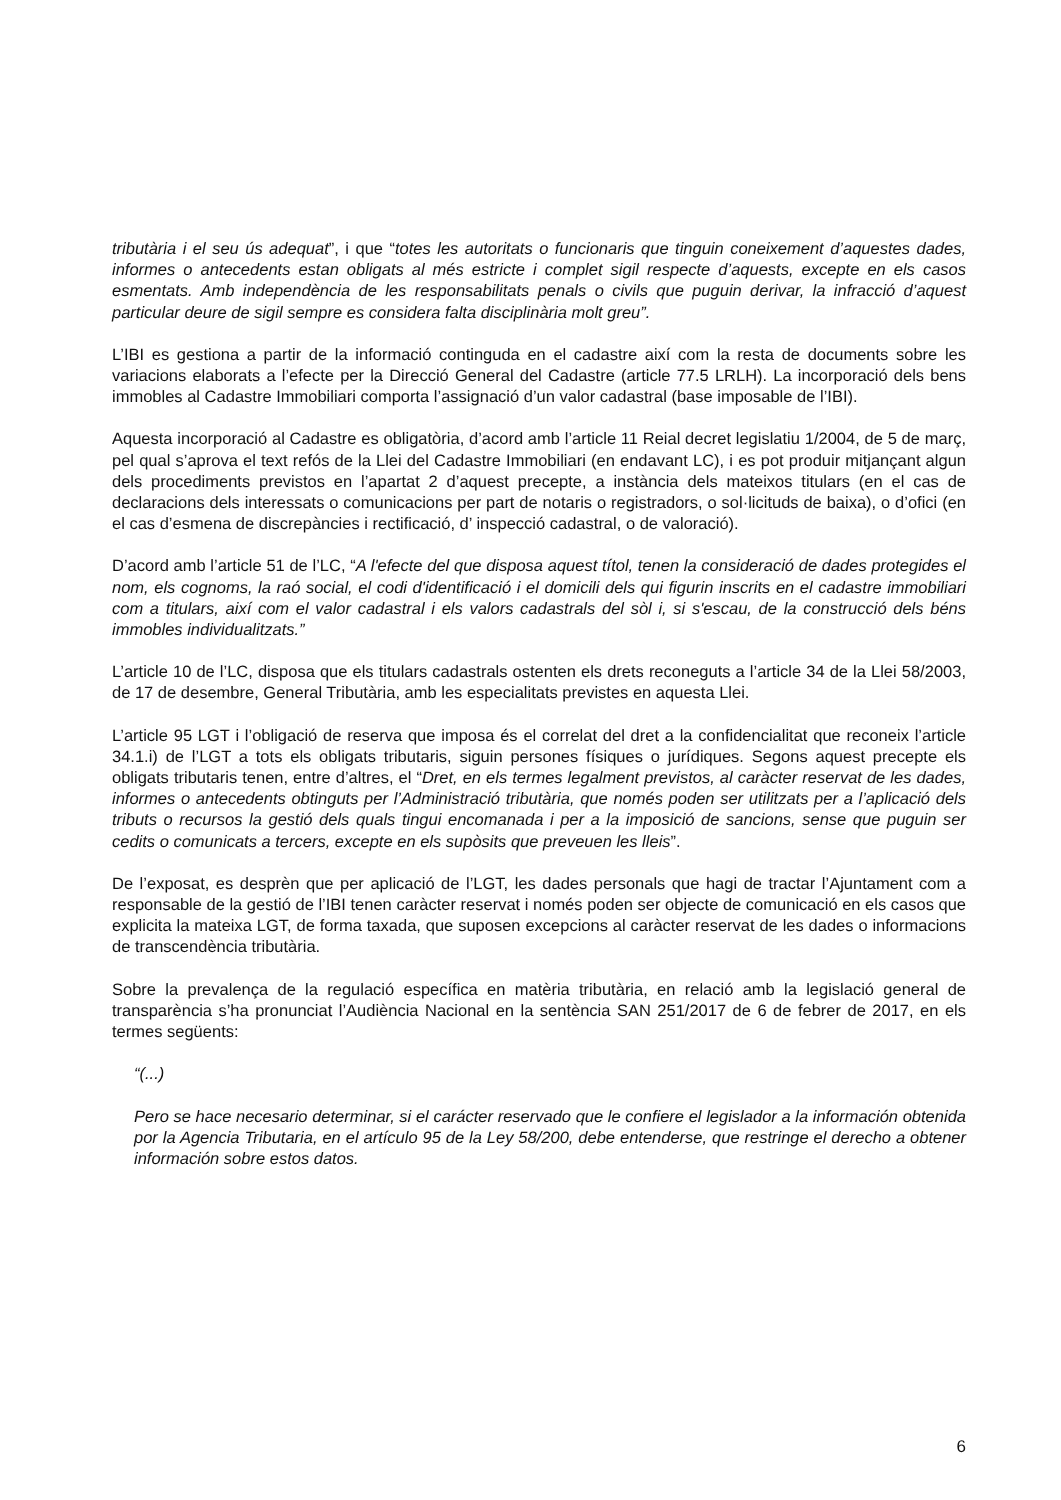tributària i el seu ús adequat”, i que “totes les autoritats o funcionaris que tinguin coneixement d’aquestes dades, informes o antecedents estan obligats al més estricte i complet sigil respecte d’aquests, excepte en els casos esmentats. Amb independència de les responsabilitats penals o civils que puguin derivar, la infracció d’aquest particular deure de sigil sempre es considera falta disciplinària molt greu”.
L’IBI es gestiona a partir de la informació continguda en el cadastre així com la resta de documents sobre les variacions elaborats a l’efecte per la Direcció General del Cadastre (article 77.5 LRLH). La incorporació dels bens immobles al Cadastre Immobiliari comporta l’assignació d’un valor cadastral (base imposable de l’IBI).
Aquesta incorporació al Cadastre es obligatòria, d’acord amb l’article 11 Reial decret legislatiu 1/2004, de 5 de març, pel qual s’aprova el text refós de la Llei del Cadastre Immobiliari (en endavant LC), i es pot produir mitjançant algun dels procediments previstos en l’apartat 2 d’aquest precepte, a instància dels mateixos titulars (en el cas de declaracions dels interessats o comunicacions per part de notaris o registradors, o sol·licituds de baixa), o d’ofici (en el cas d’esmena de discrepàncies i rectificació, d’ inspecció cadastral, o de valoració).
D’acord amb l’article 51 de l’LC, “A l'efecte del que disposa aquest títol, tenen la consideració de dades protegides el nom, els cognoms, la raó social, el codi d'identificació i el domicili dels qui figurin inscrits en el cadastre immobiliari com a titulars, així com el valor cadastral i els valors cadastrals del sòl i, si s'escau, de la construcció dels béns immobles individualitzats.”
L’article 10 de l’LC, disposa que els titulars cadastrals ostenten els drets reconeguts a l’article 34 de la Llei 58/2003, de 17 de desembre, General Tributària, amb les especialitats previstes en aquesta Llei.
L’article 95 LGT i l’obligació de reserva que imposa és el correlat del dret a la confidencialitat que reconeix l’article 34.1.i) de l’LGT a tots els obligats tributaris, siguin persones físiques o jurídiques. Segons aquest precepte els obligats tributaris tenen, entre d’altres, el “Dret, en els termes legalment previstos, al caràcter reservat de les dades, informes o antecedents obtinguts per l’Administració tributària, que només poden ser utilitzats per a l’aplicació dels tributs o recursos la gestió dels quals tingui encomanada i per a la imposició de sancions, sense que puguin ser cedits o comunicats a tercers, excepte en els supòsits que preveuen les lleis”.
De l’exposat, es desprèn que per aplicació de l’LGT, les dades personals que hagi de tractar l’Ajuntament com a responsable de la gestió de l’IBI tenen caràcter reservat i només poden ser objecte de comunicació en els casos que explicita la mateixa LGT, de forma taxada, que suposen excepcions al caràcter reservat de les dades o informacions de transcendència tributària.
Sobre la prevalença de la regulació específica en matèria tributària, en relació amb la legislació general de transparència s’ha pronunciat l’Audiència Nacional en la sentència SAN 251/2017 de 6 de febrer de 2017, en els termes següents:
“(...)
Pero se hace necesario determinar, si el carácter reservado que le confiere el legislador a la información obtenida por la Agencia Tributaria, en el artículo 95 de la Ley 58/200, debe entenderse, que restringe el derecho a obtener información sobre estos datos.
6